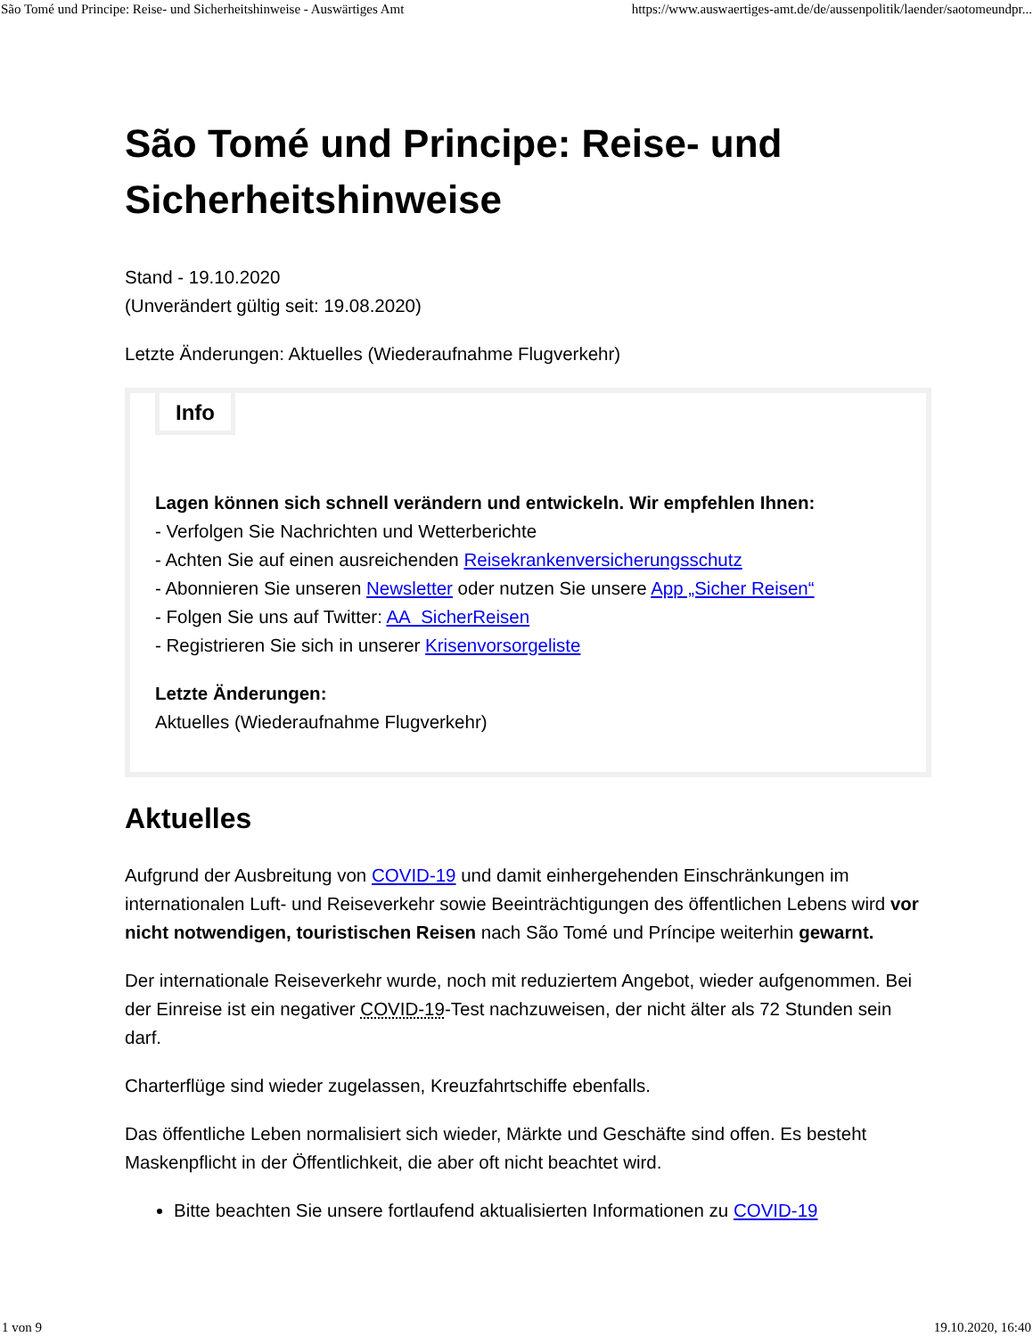São Tomé und Principe: Reise- und Sicherheitshinweise - Auswärtiges Amt https://www.auswaertiges-amt.de/de/aussenpolitik/laender/saotomeundpr...
São Tomé und Principe: Reise- und Sicherheitshinweise
Stand - 19.10.2020
(Unverändert gültig seit: 19.08.2020)
Letzte Änderungen: Aktuelles (Wiederaufnahme Flugverkehr)
Info
Lagen können sich schnell verändern und entwickeln. Wir empfehlen Ihnen:
- Verfolgen Sie Nachrichten und Wetterberichte
- Achten Sie auf einen ausreichenden Reisekrankenversicherungsschutz
- Abonnieren Sie unseren Newsletter oder nutzen Sie unsere App „Sicher Reisen“
- Folgen Sie uns auf Twitter: AA_SicherReisen
- Registrieren Sie sich in unserer Krisenvorsorgeliste
Letzte Änderungen:
Aktuelles (Wiederaufnahme Flugverkehr)
Aktuelles
Aufgrund der Ausbreitung von COVID-19 und damit einhergehenden Einschränkungen im internationalen Luft- und Reiseverkehr sowie Beeinträchtigungen des öffentlichen Lebens wird vor nicht notwendigen, touristischen Reisen nach São Tomé und Príncipe weiterhin gewarnt.
Der internationale Reiseverkehr wurde, noch mit reduziertem Angebot, wieder aufgenommen. Bei der Einreise ist ein negativer COVID-19-Test nachzuweisen, der nicht älter als 72 Stunden sein darf.
Charterflüge sind wieder zugelassen, Kreuzfahrtschiffe ebenfalls.
Das öffentliche Leben normalisiert sich wieder, Märkte und Geschäfte sind offen. Es besteht Maskenpflicht in der Öffentlichkeit, die aber oft nicht beachtet wird.
Bitte beachten Sie unsere fortlaufend aktualisierten Informationen zu COVID-19
1 von 9 19.10.2020, 16:40